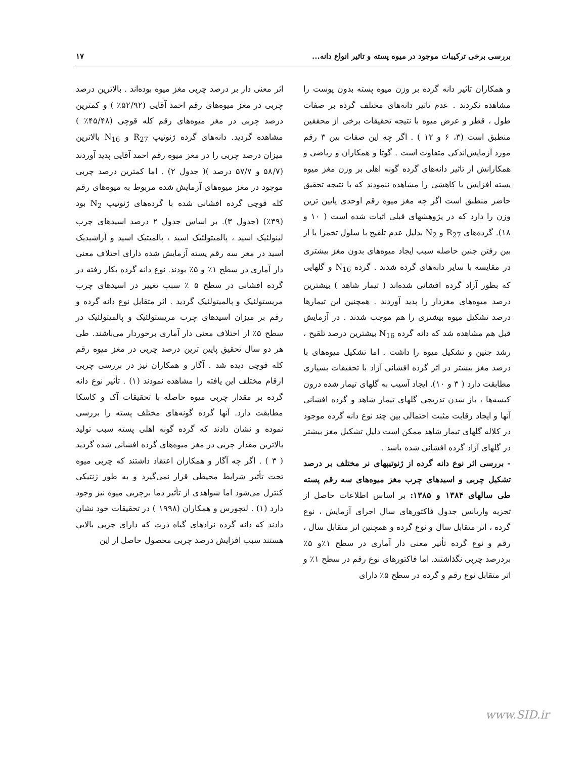بررسی برخی ترکیبات موجود در میوه پسته و تاثیر انواع دانه... ۱۷
و همکاران تاثیر دانه گرده بر وزن میوه پسته بدون پوست را مشاهده نکردند . عدم تاثیر دانه‌های مختلف گرده بر صفات طول ، قطر و عرض میوه با نتیجه تحقیقات برخی از محققین منطبق است (۳، ۶ و ۱۲ ) . اگر چه این صفات بین ۳ رقم مورد آزمایش‌اندکی متفاوت است . گوتا و همکاران و ریاضی و همکارانش از تاثیر دانه‌های گرده گونه اهلی بر وزن مغز میوه پسته افزایش یا کاهشی را مشاهده ننمودند که با نتیجه تحقیق حاضر منطبق است اگر چه مغز میوه رقم اوحدی پایین ترین وزن را دارد که در پژوهشهای قبلی اثبات شده است ( ۱۰ و ۱۸). گرده‌های R<sub>27</sub> و N<sub>2</sub> بدلیل عدم تلقیح با سلول تخمزا یا از بین رفتن جنین حاصله سبب ایجاد میوه‌های بدون مغز بیشتری در مقایسه با سایر دانه‌های گرده شدند . گرده N<sub>16</sub> و گلهایی که بطور آزاد گرده افشانی شده‌اند ( تیمار شاهد ) بیشترین درصد میوه‌های مغزدار را پدید آوردند . همچنین این تیمارها درصد تشکیل میوه بیشتری را هم موجب شدند . در آزمایش قبل هم مشاهده شد که دانه گرده N<sub>16</sub> بیشترین درصد تلقیح ، رشد جنین و تشکیل میوه را داشت . اما تشکیل میوه‌های با درصد مغز بیشتر در اثر گرده افشانی آزاد با تحقیقات بسیاری مطابقت دارد ( ۳ و ۱۰). ایجاد آسیب به گلهای تیمار شده درون کیسه‌ها ، باز شدن تدریجی گلهای تیمار شاهد و گرده افشانی آنها و ایجاد رقابت مثبت احتمالی بین چند نوع دانه گرده موجود در کلاله گلهای تیمار شاهد ممکن است دلیل تشکیل مغز بیشتر در گلهای آزاد گرده افشانی شده باشد .
- بررسی اثر نوع دانه گرده از ژنوتیپهای نر مختلف بر درصد تشکیل چربی و اسیدهای چرب مغز میوه‌های سه رقم پسته طی سالهای ۱۳۸۴ و ۱۳۸۵: بر اساس اطلاعات حاصل از تجزیه واریانس جدول فاکتورهای سال اجرای آزمایش ، نوع گرده ، اثر متقابل سال و نوع گرده و همچنین اثر متقابل سال ، رقم و نوع گرده تأثیر معنی دار آماری در سطح ۱٪و ۵٪ بردرصد چربی نگذاشتند. اما فاکتورهای نوع رقم در سطح ۱٪ و اثر متقابل نوع رقم و گرده در سطح ۵٪ دارای
اثر معنی دار بر درصد چربی مغز میوه بوده‌اند . بالاترین درصد چربی در مغز میوه‌های رقم احمد آقایی (۵۲/۹۲٪ ) و کمترین درصد چربی در مغز میوه‌های رقم کله قوچی (۴۵/۴۸٪ ) مشاهده گردید. دانه‌های گرده ژنوتیپ R<sub>27</sub> و N<sub>16</sub> بالاترین میزان درصد چربی را در مغز میوه رقم احمد آقایی پدید آوردند (۵۸/۷ و ۵۷/۷ درصد )( جدول ۲) . اما کمترین درصد چربی موجود در مغز میوه‌های آزمایش شده مربوط به میوه‌های رقم کله قوچی گرده افشانی شده با گرده‌های ژنوتیپ N<sub>2</sub> بود (۳۹٪) (جدول ۳). بر اساس جدول ۲ درصد اسیدهای چرب لینولئیک اسید ، پالمیتولئیک اسید ، پالمیتیک اسید و آراشیدیک اسید در مغز سه رقم پسته آزمایش شده دارای اختلاف معنی دار آماری در سطح ۱٪ و ۵٪ بودند. نوع دانه گرده بکار رفته در گرده افشانی در سطح ۵ ٪ سبب تغییر در اسیدهای چرب مریستولئیک و پالمیتولئیک گردید . اثر متقابل نوع دانه گرده و رقم بر میزان اسیدهای چرب مریستولئیک و پالمیتولئیک در سطح ۵٪ از اختلاف معنی دار آماری برخوردار می‌باشند. طی هر دو سال تحقیق پایین ترین درصد چربی در مغز میوه رقم کله قوچی دیده شد . آگار و همکاران نیز در بررسی چربی ارقام مختلف این یافته را مشاهده نمودند (۱) . تأثیر نوع دانه گرده بر مقدار چربی میوه حاصله با تحقیقات آک و کاسکا مطابقت دارد. آنها گرده گونه‌های مختلف پسته را بررسی نموده و نشان دادند که گرده گونه اهلی پسته سبب تولید بالاترین مقدار چربی در مغز میوه‌های گرده افشانی شده گردید ( ۳ ) . اگر چه آگار و همکاران اعتقاد داشتند که چربی میوه تحت تأثیر شرایط محیطی قرار نمی‌گیرد و به طور ژنتیکی کنترل می‌شود اما شواهدی از تأثیر دما برچربی میوه نیز وجود دارد (۱) . لتچورس و همکاران (۱۹۹۸ ) در تحقیقات خود نشان دادند که دانه گرده نژادهای گیاه ذرت که دارای چربی بالایی هستند سبب افزایش درصد چربی محصول حاصل از این
www.SID.ir